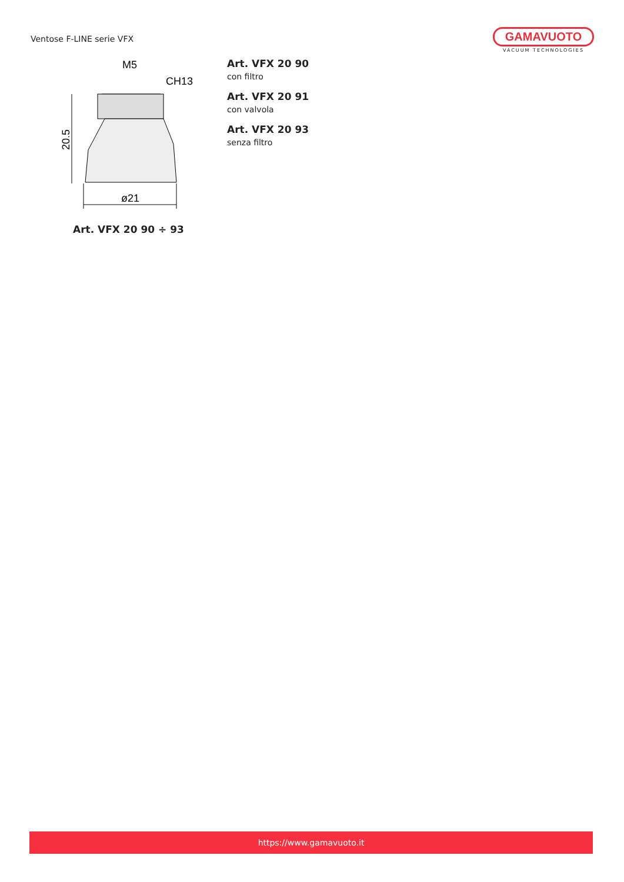Ventose F-LINE serie VFX
GAMAVUOTO
VACUUM TECHNOLOGIES
M5
CH13
20.5
ø21
Art. VFX 20 90 ÷ 93
Art. VFX 20 90
con filtro
Art. VFX 20 91
con valvola
Art. VFX 20 93
senza filtro
https://www.gamavuoto.it